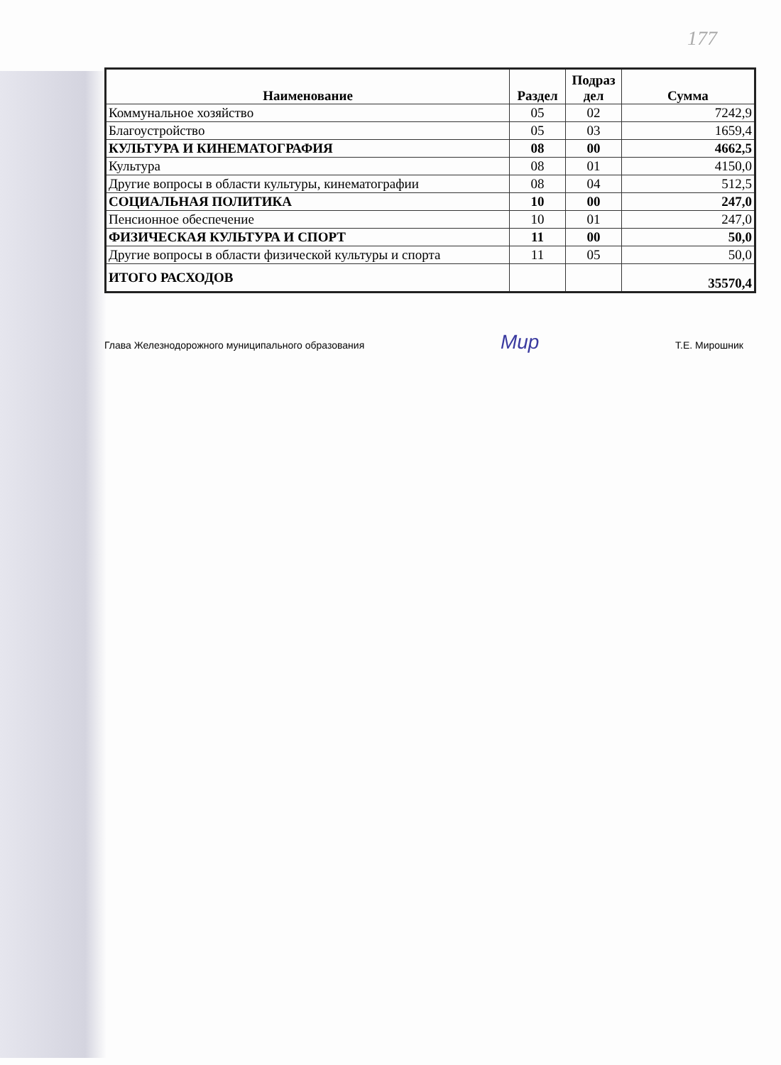177
| Наименование | Раздел | Подраз дел | Сумма |
| --- | --- | --- | --- |
| Коммунальное хозяйство | 05 | 02 | 7242,9 |
| Благоустройство | 05 | 03 | 1659,4 |
| КУЛЬТУРА И КИНЕМАТОГРАФИЯ | 08 | 00 | 4662,5 |
| Культура | 08 | 01 | 4150,0 |
| Другие вопросы в области культуры, кинематографии | 08 | 04 | 512,5 |
| СОЦИАЛЬНАЯ ПОЛИТИКА | 10 | 00 | 247,0 |
| Пенсионное обеспечение | 10 | 01 | 247,0 |
| ФИЗИЧЕСКАЯ КУЛЬТУРА И СПОРТ | 11 | 00 | 50,0 |
| Другие вопросы в области физической культуры и спорта | 11 | 05 | 50,0 |
| ИТОГО РАСХОДОВ | | | 35570,4 |
Глава Железнодорожного муниципального образования Мир Т.Е. Мирошник